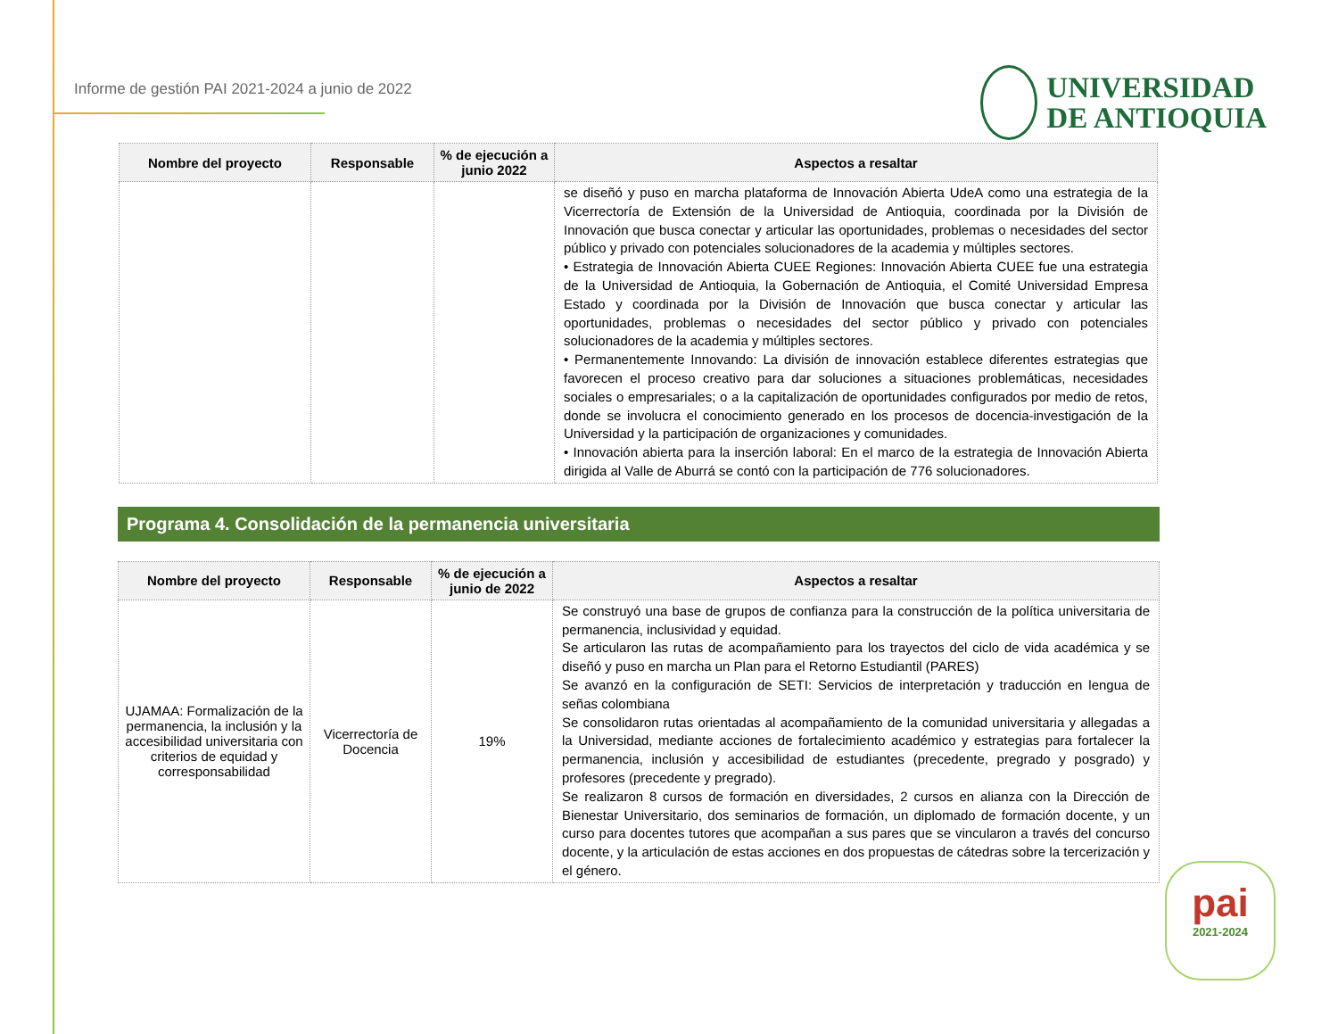Informe de gestión PAI 2021-2024 a junio de 2022
UNIVERSIDAD
DE ANTIOQUIA
| Nombre del proyecto | Responsable | % de ejecución a junio 2022 | Aspectos a resaltar |
| --- | --- | --- | --- |
| | | | se diseñó y puso en marcha plataforma de Innovación Abierta UdeA como una estrategia de la Vicerrectoría de Extensión de la Universidad de Antioquia, coordinada por la División de Innovación que busca conectar y articular las oportunidades, problemas o necesidades del sector público y privado con potenciales solucionadores de la academia y múltiples sectores. • Estrategia de Innovación Abierta CUEE Regiones: Innovación Abierta CUEE fue una estrategia de la Universidad de Antioquia, la Gobernación de Antioquia, el Comité Universidad Empresa Estado y coordinada por la División de Innovación que busca conectar y articular las oportunidades, problemas o necesidades del sector público y privado con potenciales solucionadores de la academia y múltiples sectores. • Permanentemente Innovando: La división de innovación establece diferentes estrategias que favorecen el proceso creativo para dar soluciones a situaciones problemáticas, necesidades sociales o empresariales; o a la capitalización de oportunidades configurados por medio de retos, donde se involucra el conocimiento generado en los procesos de docencia-investigación de la Universidad y la participación de organizaciones y comunidades. • Innovación abierta para la inserción laboral: En el marco de la estrategia de Innovación Abierta dirigida al Valle de Aburrá se contó con la participación de 776 solucionadores. |
Programa 4. Consolidación de la permanencia universitaria
| Nombre del proyecto | Responsable | % de ejecución a junio de 2022 | Aspectos a resaltar |
| --- | --- | --- | --- |
| UJAMAA: Formalización de la permanencia, la inclusión y la accesibilidad universitaria con criterios de equidad y corresponsabilidad | Vicerrectoría de Docencia | 19% | Se construyó una base de grupos de confianza para la construcción de la política universitaria de permanencia, inclusividad y equidad. Se articularon las rutas de acompañamiento para los trayectos del ciclo de vida académica y se diseñó y puso en marcha un Plan para el Retorno Estudiantil (PARES) Se avanzó en la configuración de SETI: Servicios de interpretación y traducción en lengua de señas colombiana Se consolidaron rutas orientadas al acompañamiento de la comunidad universitaria y allegadas a la Universidad, mediante acciones de fortalecimiento académico y estrategias para fortalecer la permanencia, inclusión y accesibilidad de estudiantes (precedente, pregrado y posgrado) y profesores (precedente y pregrado). Se realizaron 8 cursos de formación en diversidades, 2 cursos en alianza con la Dirección de Bienestar Universitario, dos seminarios de formación, un diplomado de formación docente, y un curso para docentes tutores que acompañan a sus pares que se vincularon a través del concurso docente, y la articulación de estas acciones en dos propuestas de cátedras sobre la tercerización y el género. |
pai
2021-2024